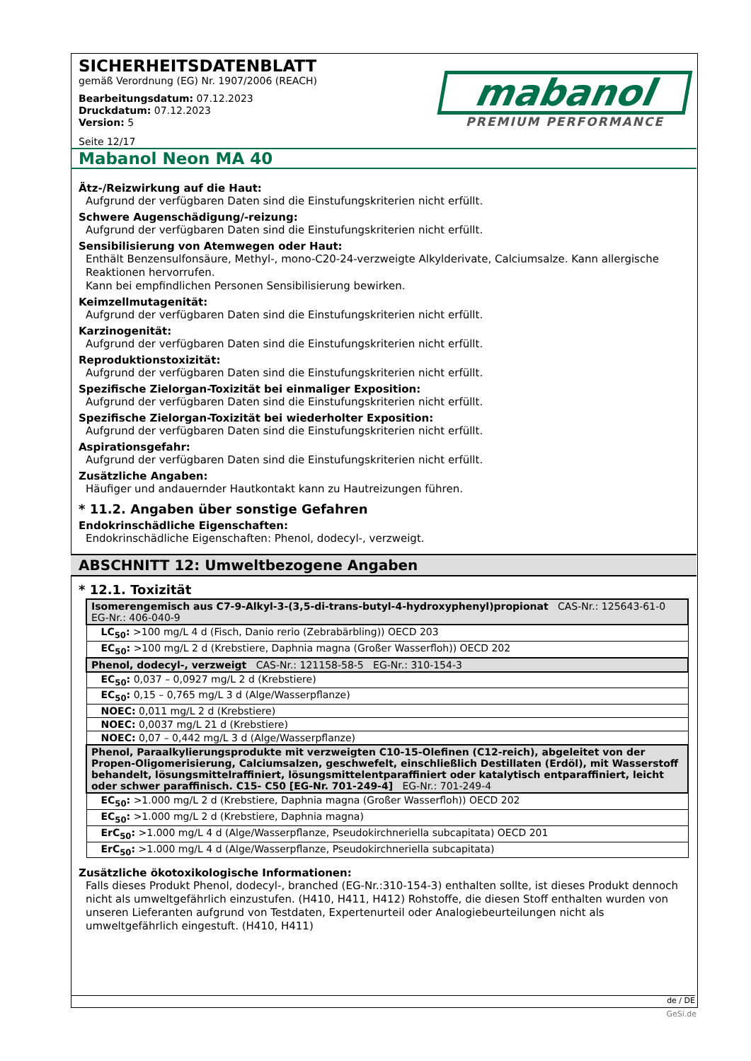SICHERHEITSDATENBLATT
gemäß Verordnung (EG) Nr. 1907/2006 (REACH)
mabanol
PREMIUM PERFORMANCE
Bearbeitungsdatum: 07.12.2023
Druckdatum: 07.12.2023
Version: 5
Seite 12/17
Mabanol Neon MA 40
Ätz-/Reizwirkung auf die Haut:
Aufgrund der verfügbaren Daten sind die Einstufungskriterien nicht erfüllt.
Schwere Augenschädigung/-reizung:
Aufgrund der verfügbaren Daten sind die Einstufungskriterien nicht erfüllt.
Sensibilisierung von Atemwegen oder Haut:
Enthält Benzensulfonsäure, Methyl-, mono-C20-24-verzweigte Alkylderivate, Calciumsalze. Kann allergische Reaktionen hervorrufen.
Kann bei empfindlichen Personen Sensibilisierung bewirken.
Keimzellmutagenität:
Aufgrund der verfügbaren Daten sind die Einstufungskriterien nicht erfüllt.
Karzinogenität:
Aufgrund der verfügbaren Daten sind die Einstufungskriterien nicht erfüllt.
Reproduktionstoxizität:
Aufgrund der verfügbaren Daten sind die Einstufungskriterien nicht erfüllt.
Spezifische Zielorgan-Toxizität bei einmaliger Exposition:
Aufgrund der verfügbaren Daten sind die Einstufungskriterien nicht erfüllt.
Spezifische Zielorgan-Toxizität bei wiederholter Exposition:
Aufgrund der verfügbaren Daten sind die Einstufungskriterien nicht erfüllt.
Aspirationsgefahr:
Aufgrund der verfügbaren Daten sind die Einstufungskriterien nicht erfüllt.
Zusätzliche Angaben:
Häufiger und andauernder Hautkontakt kann zu Hautreizungen führen.
* 11.2. Angaben über sonstige Gefahren
Endokrinschädliche Eigenschaften:
Endokrinschädliche Eigenschaften: Phenol, dodecyl-, verzweigt.
ABSCHNITT 12: Umweltbezogene Angaben
* 12.1. Toxizität
| Isomerengemisch aus C7-9-Alkyl-3-(3,5-di-trans-butyl-4-hydroxyphenyl)propionat CAS-Nr.: 125643-61-0 EG-Nr.: 406-040-9 |
| LC<sub>50</sub>: >100 mg/L 4 d (Fisch, Danio rerio (Zebrabärbling)) OECD 203 |
| EC<sub>50</sub>: >100 mg/L 2 d (Krebstiere, Daphnia magna (Großer Wasserfloh)) OECD 202 |
| Phenol, dodecyl-, verzweigt CAS-Nr.: 121158-58-5 EG-Nr.: 310-154-3 |
| EC<sub>50</sub>: 0,037 – 0,0927 mg/L 2 d (Krebstiere) |
| EC<sub>50</sub>: 0,15 – 0,765 mg/L 3 d (Alge/Wasserpflanze) |
| NOEC: 0,011 mg/L 2 d (Krebstiere) |
| NOEC: 0,0037 mg/L 21 d (Krebstiere) |
| NOEC: 0,07 – 0,442 mg/L 3 d (Alge/Wasserpflanze) |
| Phenol, Paraalkylierungsprodukte mit verzweigten C10-15-Olefinen (C12-reich), abgeleitet von der Propen-Oligomerisierung, Calciumsalzen, geschwefelt, einschließlich Destillaten (Erdöl), mit Wasserstoff behandelt, lösungsmittelraffiniert, lösungsmittelentparaffiniert oder katalytisch entparaffiniert, leicht oder schwer paraffinisch. C15- C50 [EG-Nr. 701-249-4] EG-Nr.: 701-249-4 |
| EC<sub>50</sub>: >1.000 mg/L 2 d (Krebstiere, Daphnia magna (Großer Wasserfloh)) OECD 202 |
| EC<sub>50</sub>: >1.000 mg/L 2 d (Krebstiere, Daphnia magna) |
| ErC<sub>50</sub>: >1.000 mg/L 4 d (Alge/Wasserpflanze, Pseudokirchneriella subcapitata) OECD 201 |
| ErC<sub>50</sub>: >1.000 mg/L 4 d (Alge/Wasserpflanze, Pseudokirchneriella subcapitata) |
Zusätzliche ökotoxikologische Informationen:
Falls dieses Produkt Phenol, dodecyl-, branched (EG-Nr.:310-154-3) enthalten sollte, ist dieses Produkt dennoch nicht als umweltgefährlich einzustufen. (H410, H411, H412) Rohstoffe, die diesen Stoff enthalten wurden von unseren Lieferanten aufgrund von Testdaten, Expertenurteil oder Analogiebeurteilungen nicht als umweltgefährlich eingestuft. (H410, H411)
de / DE
GeSi.de